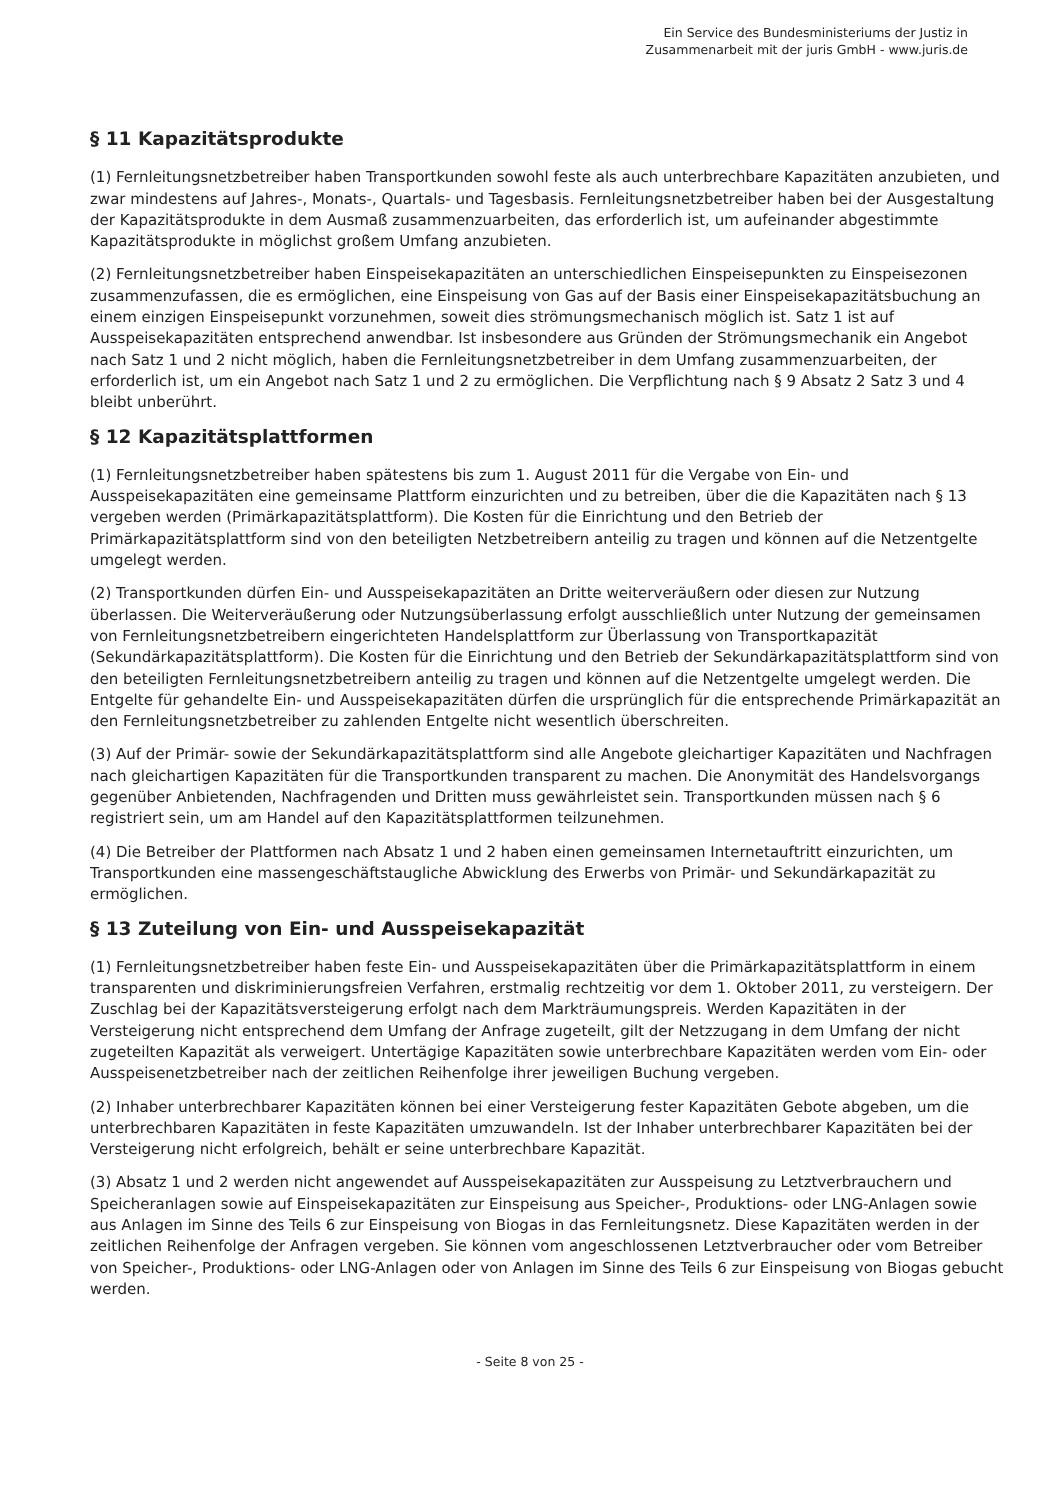Ein Service des Bundesministeriums der Justiz in
Zusammenarbeit mit der juris GmbH - www.juris.de
§ 11 Kapazitätsprodukte
(1) Fernleitungsnetzbetreiber haben Transportkunden sowohl feste als auch unterbrechbare Kapazitäten anzubieten, und zwar mindestens auf Jahres-, Monats-, Quartals- und Tagesbasis. Fernleitungsnetzbetreiber haben bei der Ausgestaltung der Kapazitätsprodukte in dem Ausmaß zusammenzuarbeiten, das erforderlich ist, um aufeinander abgestimmte Kapazitätsprodukte in möglichst großem Umfang anzubieten.
(2) Fernleitungsnetzbetreiber haben Einspeisekapazitäten an unterschiedlichen Einspeisepunkten zu Einspeisezonen zusammenzufassen, die es ermöglichen, eine Einspeisung von Gas auf der Basis einer Einspeisekapazitätsbuchung an einem einzigen Einspeisepunkt vorzunehmen, soweit dies strömungsmechanisch möglich ist. Satz 1 ist auf Ausspeisekapazitäten entsprechend anwendbar. Ist insbesondere aus Gründen der Strömungsmechanik ein Angebot nach Satz 1 und 2 nicht möglich, haben die Fernleitungsnetzbetreiber in dem Umfang zusammenzuarbeiten, der erforderlich ist, um ein Angebot nach Satz 1 und 2 zu ermöglichen. Die Verpflichtung nach § 9 Absatz 2 Satz 3 und 4 bleibt unberührt.
§ 12 Kapazitätsplattformen
(1) Fernleitungsnetzbetreiber haben spätestens bis zum 1. August 2011 für die Vergabe von Ein- und Ausspeisekapazitäten eine gemeinsame Plattform einzurichten und zu betreiben, über die die Kapazitäten nach § 13 vergeben werden (Primärkapazitätsplattform). Die Kosten für die Einrichtung und den Betrieb der Primärkapazitätsplattform sind von den beteiligten Netzbetreibern anteilig zu tragen und können auf die Netzentgelte umgelegt werden.
(2) Transportkunden dürfen Ein- und Ausspeisekapazitäten an Dritte weiterveräußern oder diesen zur Nutzung überlassen. Die Weiterveräußerung oder Nutzungsüberlassung erfolgt ausschließlich unter Nutzung der gemeinsamen von Fernleitungsnetzbetreibern eingerichteten Handelsplattform zur Überlassung von Transportkapazität (Sekundärkapazitätsplattform). Die Kosten für die Einrichtung und den Betrieb der Sekundärkapazitätsplattform sind von den beteiligten Fernleitungsnetzbetreibern anteilig zu tragen und können auf die Netzentgelte umgelegt werden. Die Entgelte für gehandelte Ein- und Ausspeisekapazitäten dürfen die ursprünglich für die entsprechende Primärkapazität an den Fernleitungsnetzbetreiber zu zahlenden Entgelte nicht wesentlich überschreiten.
(3) Auf der Primär- sowie der Sekundärkapazitätsplattform sind alle Angebote gleichartiger Kapazitäten und Nachfragen nach gleichartigen Kapazitäten für die Transportkunden transparent zu machen. Die Anonymität des Handelsvorgangs gegenüber Anbietenden, Nachfragenden und Dritten muss gewährleistet sein. Transportkunden müssen nach § 6 registriert sein, um am Handel auf den Kapazitätsplattformen teilzunehmen.
(4) Die Betreiber der Plattformen nach Absatz 1 und 2 haben einen gemeinsamen Internetauftritt einzurichten, um Transportkunden eine massengeschäftstaugliche Abwicklung des Erwerbs von Primär- und Sekundärkapazität zu ermöglichen.
§ 13 Zuteilung von Ein- und Ausspeisekapazität
(1) Fernleitungsnetzbetreiber haben feste Ein- und Ausspeisekapazitäten über die Primärkapazitätsplattform in einem transparenten und diskriminierungsfreien Verfahren, erstmalig rechtzeitig vor dem 1. Oktober 2011, zu versteigern. Der Zuschlag bei der Kapazitätsversteigerung erfolgt nach dem Markträumungspreis. Werden Kapazitäten in der Versteigerung nicht entsprechend dem Umfang der Anfrage zugeteilt, gilt der Netzzugang in dem Umfang der nicht zugeteilten Kapazität als verweigert. Untertägige Kapazitäten sowie unterbrechbare Kapazitäten werden vom Ein- oder Ausspeisenetzbetreiber nach der zeitlichen Reihenfolge ihrer jeweiligen Buchung vergeben.
(2) Inhaber unterbrechbarer Kapazitäten können bei einer Versteigerung fester Kapazitäten Gebote abgeben, um die unterbrechbaren Kapazitäten in feste Kapazitäten umzuwandeln. Ist der Inhaber unterbrechbarer Kapazitäten bei der Versteigerung nicht erfolgreich, behält er seine unterbrechbare Kapazität.
(3) Absatz 1 und 2 werden nicht angewendet auf Ausspeisekapazitäten zur Ausspeisung zu Letztverbrauchern und Speicheranlagen sowie auf Einspeisekapazitäten zur Einspeisung aus Speicher-, Produktions- oder LNG-Anlagen sowie aus Anlagen im Sinne des Teils 6 zur Einspeisung von Biogas in das Fernleitungsnetz. Diese Kapazitäten werden in der zeitlichen Reihenfolge der Anfragen vergeben. Sie können vom angeschlossenen Letztverbraucher oder vom Betreiber von Speicher-, Produktions- oder LNG-Anlagen oder von Anlagen im Sinne des Teils 6 zur Einspeisung von Biogas gebucht werden.
- Seite 8 von 25 -